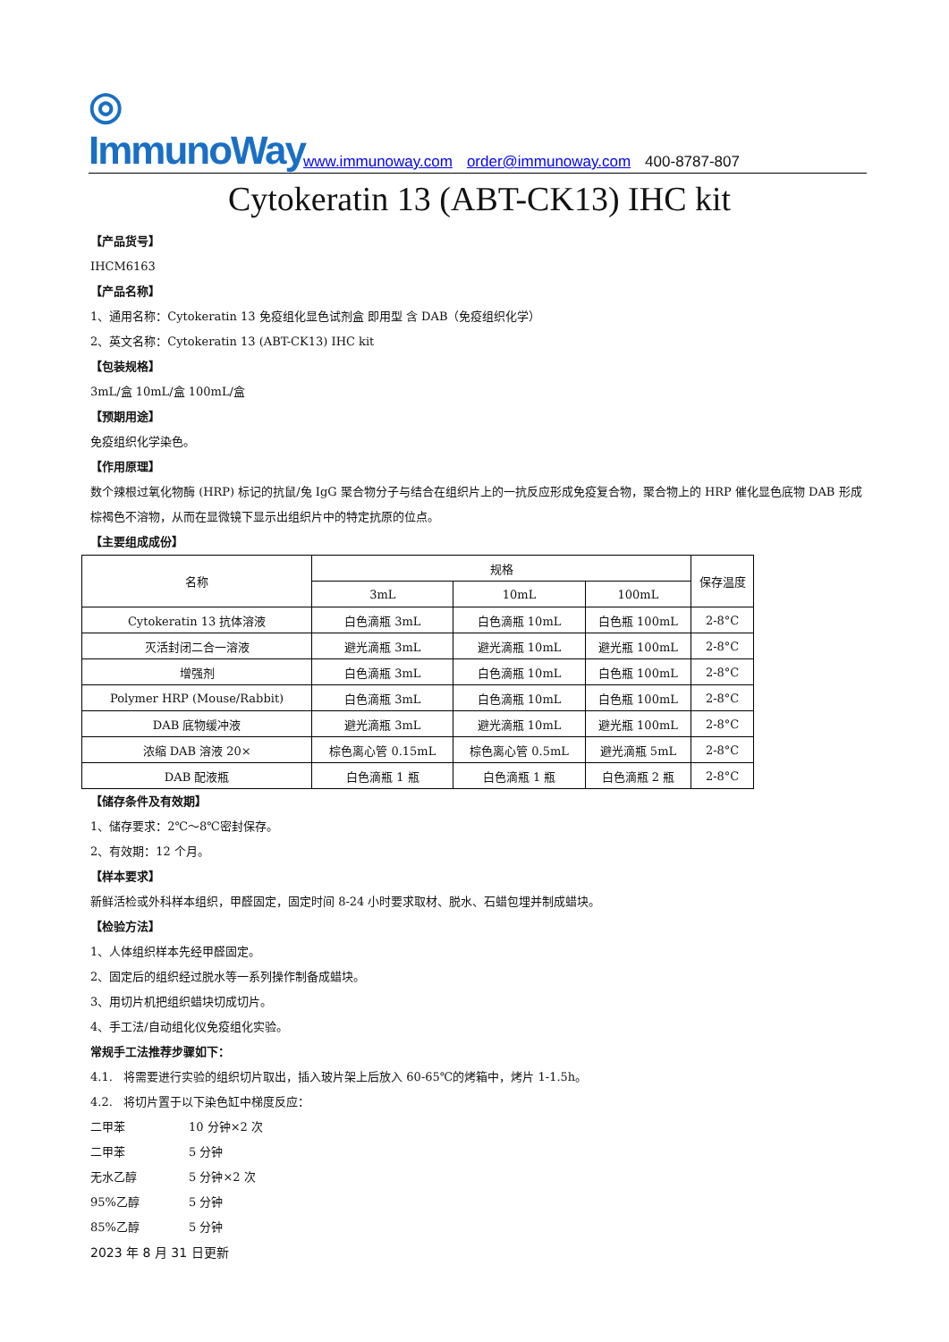◎ ImmunoWay
www.immunoway.com order@immunoway.com 400-8787-807
Cytokeratin 13 (ABT-CK13) IHC kit
【产品货号】
IHCM6163
【产品名称】
1、通用名称：Cytokeratin 13 免疫组化显色试剂盒 即用型 含 DAB（免疫组织化学）
2、英文名称：Cytokeratin 13 (ABT-CK13) IHC kit
【包装规格】
3mL/盒 10mL/盒 100mL/盒
【预期用途】
免疫组织化学染色。
【作用原理】
数个辣根过氧化物酶 (HRP) 标记的抗鼠/兔 IgG 聚合物分子与结合在组织片上的一抗反应形成免疫复合物，聚合物上的 HRP 催化显色底物 DAB 形成棕褐色不溶物，从而在显微镜下显示出组织片中的特定抗原的位点。
【主要组成成份】
| 名称 | 规格 | | | 保存温度 |
| --- | --- | --- | --- | --- |
| | 3mL | 10mL | 100mL | |
| Cytokeratin 13 抗体溶液 | 白色滴瓶 3mL | 白色滴瓶 10mL | 白色瓶 100mL | 2-8°C |
| 灭活封闭二合一溶液 | 避光滴瓶 3mL | 避光滴瓶 10mL | 避光瓶 100mL | 2-8°C |
| 增强剂 | 白色滴瓶 3mL | 白色滴瓶 10mL | 白色瓶 100mL | 2-8°C |
| Polymer HRP (Mouse/Rabbit) | 白色滴瓶 3mL | 白色滴瓶 10mL | 白色瓶 100mL | 2-8°C |
| DAB 底物缓冲液 | 避光滴瓶 3mL | 避光滴瓶 10mL | 避光瓶 100mL | 2-8°C |
| 浓缩 DAB 溶液 20× | 棕色离心管 0.15mL | 棕色离心管 0.5mL | 避光滴瓶 5mL | 2-8°C |
| DAB 配液瓶 | 白色滴瓶 1 瓶 | 白色滴瓶 1 瓶 | 白色滴瓶 2 瓶 | 2-8°C |
【储存条件及有效期】
1、储存要求：2℃～8℃密封保存。
2、有效期：12 个月。
【样本要求】
新鲜活检或外科样本组织，甲醛固定，固定时间 8-24 小时要求取材、脱水、石蜡包埋并制成蜡块。
【检验方法】
1、人体组织样本先经甲醛固定。
2、固定后的组织经过脱水等一系列操作制备成蜡块。
3、用切片机把组织蜡块切成切片。
4、手工法/自动组化仪免疫组化实验。
常规手工法推荐步骤如下：
4.1. 将需要进行实验的组织切片取出，插入玻片架上后放入 60-65℃的烤箱中，烤片 1-1.5h。
4.2. 将切片置于以下染色缸中梯度反应：
二甲苯 10 分钟×2 次
二甲苯 5 分钟
无水乙醇 5 分钟×2 次
95%乙醇 5 分钟
85%乙醇 5 分钟
2023 年 8 月 31 日更新